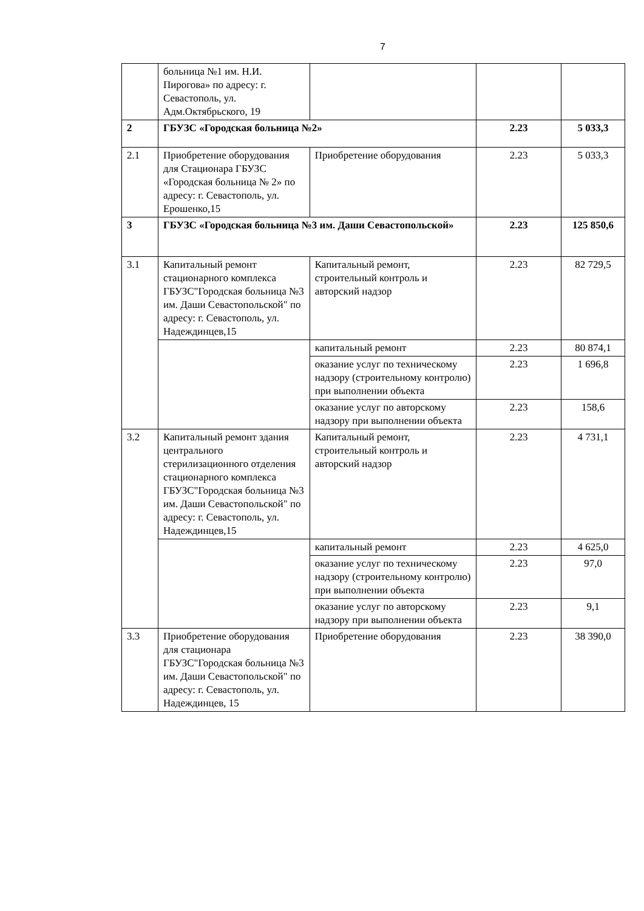7
| | больница №1 им. Н.И. Пирогова» по адресу: г. Севастополь, ул. Адм.Октябрьского, 19 | | | |
| 2 | ГБУЗС «Городская больница №2» | | 2.23 | 5 033,3 |
| 2.1 | Приобретение оборудования для Стационара ГБУЗС «Городская больница № 2» по адресу: г. Севастополь, ул. Ерошенко,15 | Приобретение оборудования | 2.23 | 5 033,3 |
| 3 | ГБУЗС «Городская больница №3 им. Даши Севастопольской» | | 2.23 | 125 850,6 |
| 3.1 | Капитальный ремонт стационарного комплекса ГБУЗС"Городская больница №3 им. Даши Севастопольской" по адресу: г. Севастополь, ул. Надеждинцев,15 | Капитальный ремонт, строительный контроль и авторский надзор | 2.23 | 82 729,5 |
| | | капитальный ремонт | 2.23 | 80 874,1 |
| | | оказание услуг по техническому надзору (строительному контролю) при выполнении объекта | 2.23 | 1 696,8 |
| | | оказание услуг по авторскому надзору при выполнении объекта | 2.23 | 158,6 |
| 3.2 | Капитальный ремонт здания центрального стерилизационного отделения стационарного комплекса ГБУЗС"Городская больница №3 им. Даши Севастопольской" по адресу: г. Севастополь, ул. Надеждинцев,15 | Капитальный ремонт, строительный контроль и авторский надзор | 2.23 | 4 731,1 |
| | | капитальный ремонт | 2.23 | 4 625,0 |
| | | оказание услуг по техническому надзору (строительному контролю) при выполнении объекта | 2.23 | 97,0 |
| | | оказание услуг по авторскому надзору при выполнении объекта | 2.23 | 9,1 |
| 3.3 | Приобретение оборудования для стационара ГБУЗС"Городская больница №3 им. Даши Севастопольской" по адресу: г. Севастополь, ул. Надеждинцев, 15 | Приобретение оборудования | 2.23 | 38 390,0 |